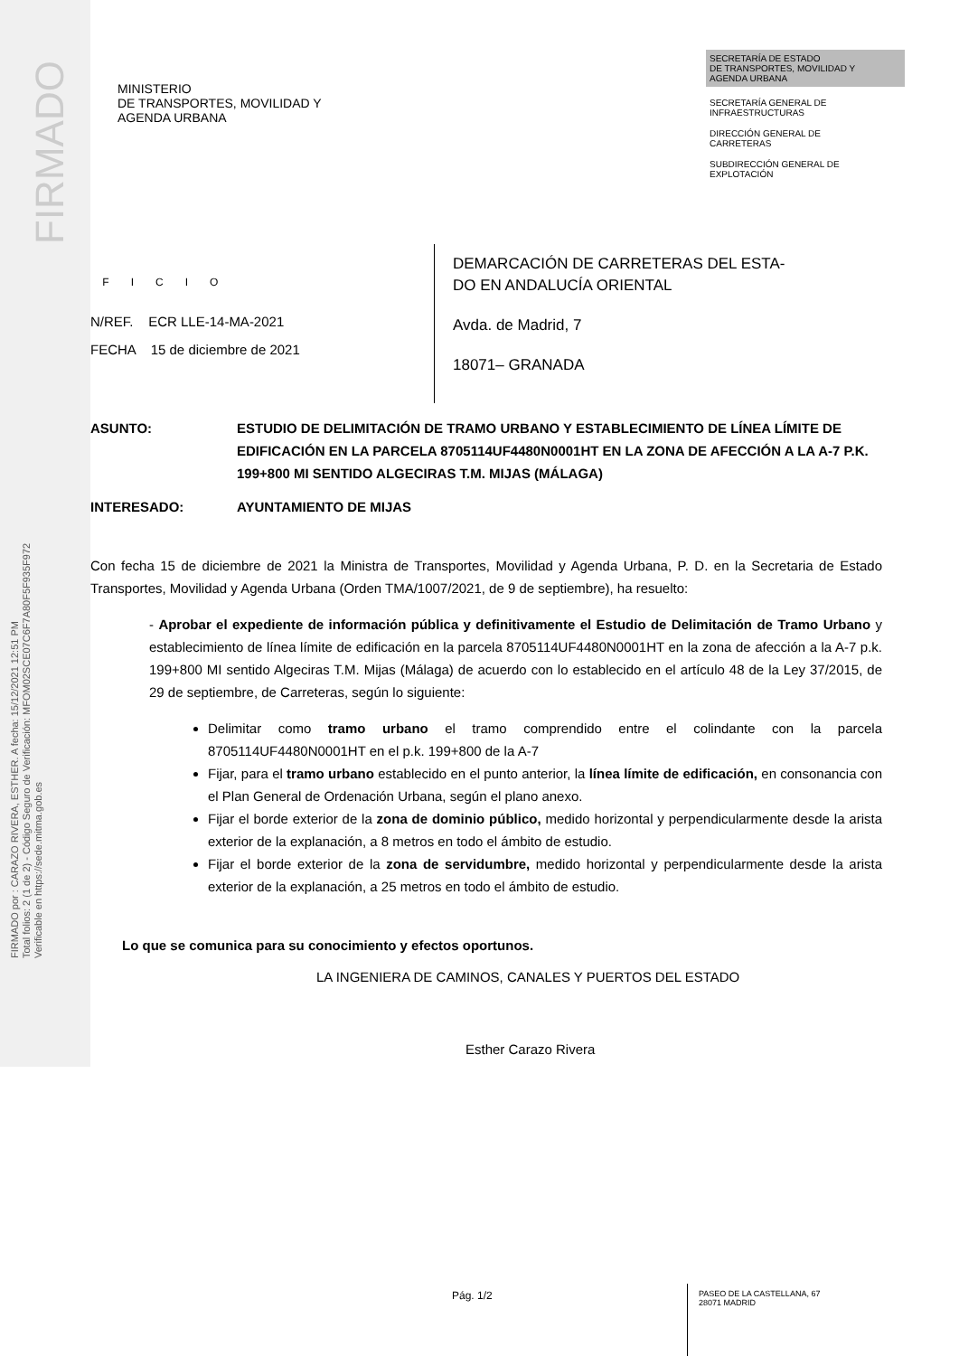FIRMADO
FIRMADO por : CARAZO RIVERA, ESTHER. A fecha: 15/12/2021 12:51 PM
Total folios: 2 (1 de 2) - Código Seguro de Verificación: MFOM02SCE07C6F7A80F5F935F972
Verificable en https://sede.mitma.gob.es
MINISTERIO
DE TRANSPORTES, MOVILIDAD Y
AGENDA URBANA
SECRETARÍA DE ESTADO
DE TRANSPORTES, MOVILIDAD Y
AGENDA URBANA
SECRETARÍA GENERAL DE
INFRAESTRUCTURAS
DIRECCIÓN GENERAL DE
CARRETERAS
SUBDIRECCIÓN GENERAL DE
EXPLOTACIÓN
OFICIO
N/REF. ECR LLE-14-MA-2021
FECHA 15 de diciembre de 2021
DEMARCACIÓN DE CARRETERAS DEL ESTA-
DO EN ANDALUCÍA ORIENTAL
Avda. de Madrid, 7
18071– GRANADA
ASUNTO: ESTUDIO DE DELIMITACIÓN DE TRAMO URBANO Y ESTABLECIMIENTO DE LÍNEA LÍMITE DE EDIFICACIÓN EN LA PARCELA 8705114UF4480N0001HT EN LA ZONA DE AFECCIÓN A LA A-7 P.K. 199+800 MI SENTIDO ALGECIRAS T.M. MIJAS (MÁLAGA)
INTERESADO: AYUNTAMIENTO DE MIJAS
Con fecha 15 de diciembre de 2021 la Ministra de Transportes, Movilidad y Agenda Urbana, P. D. en la Secretaria de Estado Transportes, Movilidad y Agenda Urbana (Orden TMA/1007/2021, de 9 de septiembre), ha resuelto:
- Aprobar el expediente de información pública y definitivamente el Estudio de Delimitación de Tramo Urbano y establecimiento de línea límite de edificación en la parcela 8705114UF4480N0001HT en la zona de afección a la A-7 p.k. 199+800 MI sentido Algeciras T.M. Mijas (Málaga) de acuerdo con lo establecido en el artículo 48 de la Ley 37/2015, de 29 de septiembre, de Carreteras, según lo siguiente:
Delimitar como tramo urbano el tramo comprendido entre el colindante con la parcela 8705114UF4480N0001HT en el p.k. 199+800 de la A-7
Fijar, para el tramo urbano establecido en el punto anterior, la línea límite de edificación, en consonancia con el Plan General de Ordenación Urbana, según el plano anexo.
Fijar el borde exterior de la zona de dominio público, medido horizontal y perpendicularmente desde la arista exterior de la explanación, a 8 metros en todo el ámbito de estudio.
Fijar el borde exterior de la zona de servidumbre, medido horizontal y perpendicularmente desde la arista exterior de la explanación, a 25 metros en todo el ámbito de estudio.
Lo que se comunica para su conocimiento y efectos oportunos.
LA INGENIERA DE CAMINOS, CANALES Y PUERTOS DEL ESTADO
Esther Carazo Rivera
Pág. 1/2
PASEO DE LA CASTELLANA, 67
28071 MADRID